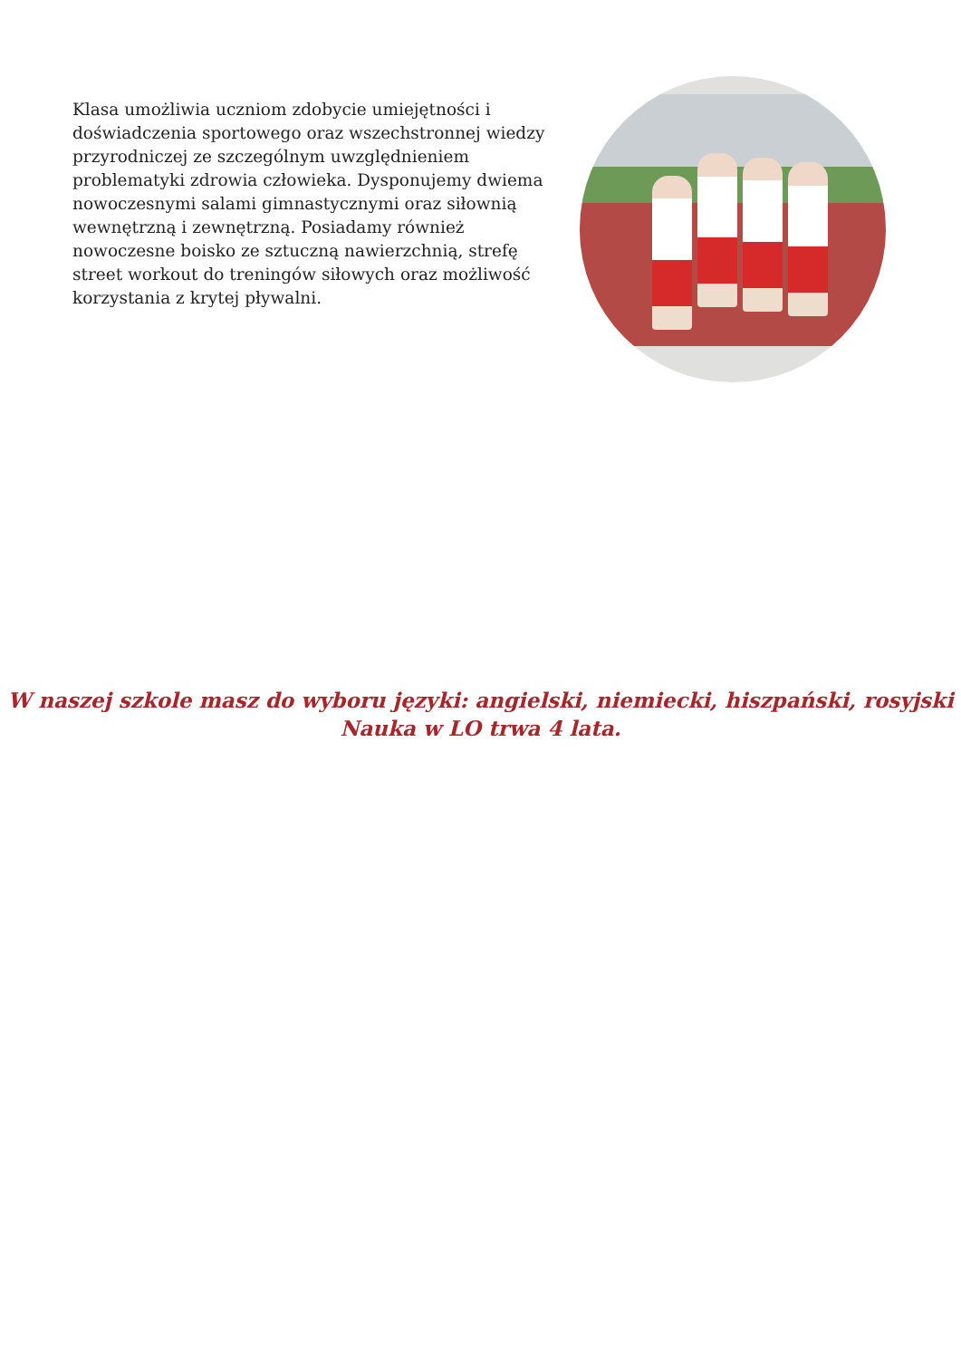Klasa umożliwia uczniom zdobycie umiejętności i doświadczenia sportowego oraz wszechstronnej wiedzy przyrodniczej ze szczególnym uwzględnieniem problematyki zdrowia człowieka. Dysponujemy dwiema nowoczesnymi salami gimnastycznymi oraz siłownią wewnętrzną i zewnętrzną. Posiadamy również nowoczesne boisko ze sztuczną nawierzchnią, strefę street workout do treningów siłowych oraz możliwość korzystania z krytej pływalni.
W naszej szkole masz do wyboru języki: angielski, niemiecki, hiszpański, rosyjski
Nauka w LO trwa 4 lata.